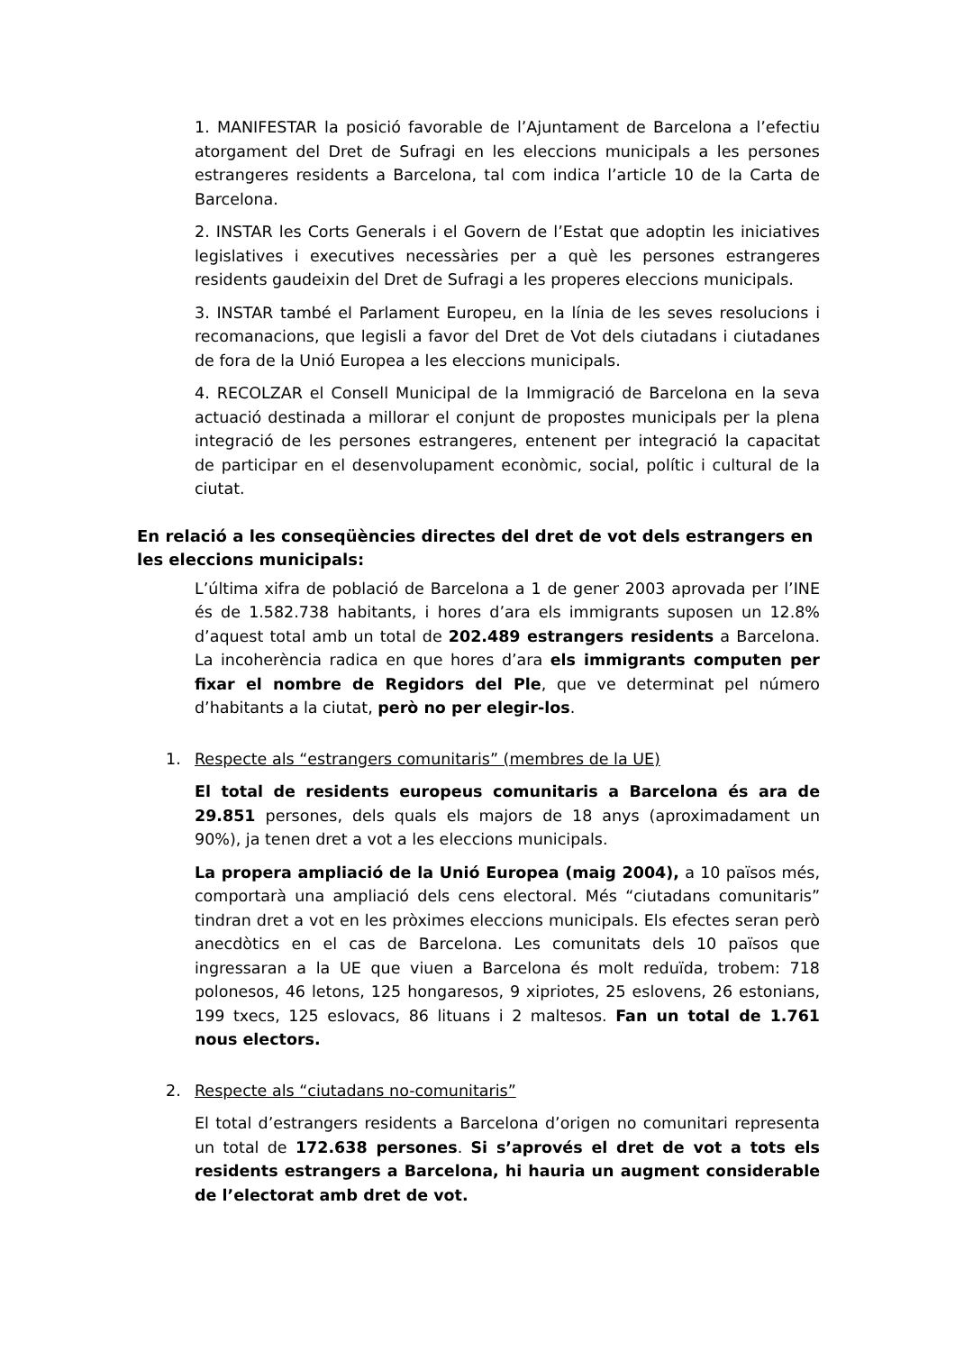1. MANIFESTAR la posició favorable de l’Ajuntament de Barcelona a l’efectiu atorgament del Dret de Sufragi en les eleccions municipals a les persones estrangeres residents a Barcelona, tal com indica l’article 10 de la Carta de Barcelona.
2. INSTAR les Corts Generals i el Govern de l’Estat que adoptin les iniciatives legislatives i executives necessàries per a què les persones estrangeres residents gaudeixin del Dret de Sufragi a les properes eleccions municipals.
3. INSTAR també el Parlament Europeu, en la línia de les seves resolucions i recomanacions, que legisli a favor del Dret de Vot dels ciutadans i ciutadanes de fora de la Unió Europea a les eleccions municipals.
4. RECOLZAR el Consell Municipal de la Immigració de Barcelona en la seva actuació destinada a millorar el conjunt de propostes municipals per la plena integració de les persones estrangeres, entenent per integració la capacitat de participar en el desenvolupament econòmic, social, polític i cultural de la ciutat.
En relació a les conseqüències directes del dret de vot dels estrangers en les eleccions municipals:
L’última xifra de població de Barcelona a 1 de gener 2003 aprovada per l’INE és de 1.582.738 habitants, i hores d’ara els immigrants suposen un 12.8% d’aquest total amb un total de 202.489 estrangers residents a Barcelona. La incoherència radica en que hores d’ara els immigrants computen per fixar el nombre de Regidors del Ple, que ve determinat pel número d’habitants a la ciutat, però no per elegir-los.
1. Respecte als “estrangers comunitaris” (membres de la UE)
El total de residents europeus comunitaris a Barcelona és ara de 29.851 persones, dels quals els majors de 18 anys (aproximadament un 90%), ja tenen dret a vot a les eleccions municipals.
La propera ampliació de la Unió Europea (maig 2004), a 10 països més, comportarà una ampliació dels cens electoral. Més “ciutadans comunitaris” tindran dret a vot en les pròximes eleccions municipals. Els efectes seran però anecdòtics en el cas de Barcelona. Les comunitats dels 10 països que ingressaran a la UE que viuen a Barcelona és molt reduïda, trobem: 718 polonesos, 46 letons, 125 hongaresos, 9 xipriotes, 25 eslovens, 26 estonians, 199 txecs, 125 eslovacs, 86 lituans i 2 maltesos. Fan un total de 1.761 nous electors.
2. Respecte als “ciutadans no-comunitaris”
El total d’estrangers residents a Barcelona d’origen no comunitari representa un total de 172.638 persones. Si s’aprovés el dret de vot a tots els residents estrangers a Barcelona, hi hauria un augment considerable de l’electorat amb dret de vot.